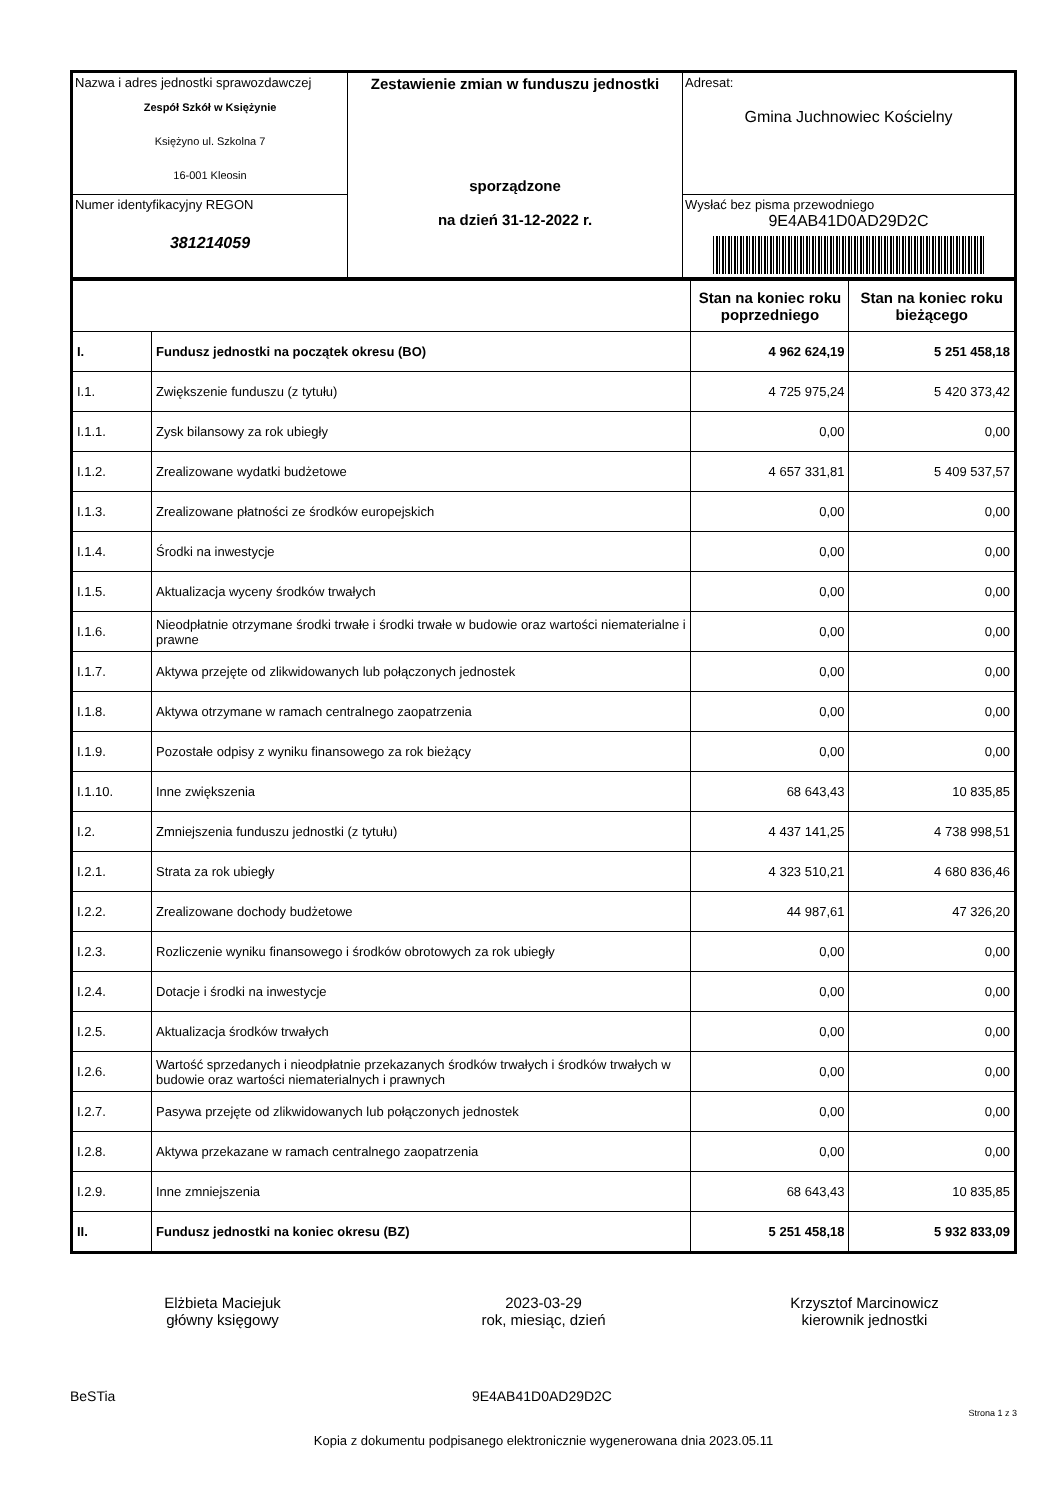| Nazwa i adres jednostki sprawozdawczej Zespół Szkół w Księżynie Księżyno ul. Szkolna 7 16-001 Kleosin | Zestawienie zmian w funduszu jednostki sporządzone na dzień 31-12-2022 r. | Adresat: Gmina Juchnowiec Kościelny |
| Numer identyfikacyjny REGON 381214059 | | Wysłać bez pisma przewodniego 9E4AB41D0AD29D2C |
| | | Stan na koniec roku poprzedniego | Stan na koniec roku bieżącego |
| I. | Fundusz jednostki na początek okresu (BO) | 4 962 624,19 | 5 251 458,18 |
| I.1. | Zwiększenie funduszu (z tytułu) | 4 725 975,24 | 5 420 373,42 |
| I.1.1. | Zysk bilansowy za rok ubiegły | 0,00 | 0,00 |
| I.1.2. | Zrealizowane wydatki budżetowe | 4 657 331,81 | 5 409 537,57 |
| I.1.3. | Zrealizowane płatności ze środków europejskich | 0,00 | 0,00 |
| I.1.4. | Środki na inwestycje | 0,00 | 0,00 |
| I.1.5. | Aktualizacja wyceny środków trwałych | 0,00 | 0,00 |
| I.1.6. | Nieodpłatnie otrzymane środki trwałe i środki trwałe w budowie oraz wartości niematerialne i prawne | 0,00 | 0,00 |
| I.1.7. | Aktywa przejęte od zlikwidowanych lub połączonych jednostek | 0,00 | 0,00 |
| I.1.8. | Aktywa otrzymane w ramach centralnego zaopatrzenia | 0,00 | 0,00 |
| I.1.9. | Pozostałe odpisy z wyniku finansowego za rok bieżący | 0,00 | 0,00 |
| I.1.10. | Inne zwiększenia | 68 643,43 | 10 835,85 |
| I.2. | Zmniejszenia funduszu jednostki (z tytułu) | 4 437 141,25 | 4 738 998,51 |
| I.2.1. | Strata za rok ubiegły | 4 323 510,21 | 4 680 836,46 |
| I.2.2. | Zrealizowane dochody budżetowe | 44 987,61 | 47 326,20 |
| I.2.3. | Rozliczenie wyniku finansowego i środków obrotowych za rok ubiegły | 0,00 | 0,00 |
| I.2.4. | Dotacje i środki na inwestycje | 0,00 | 0,00 |
| I.2.5. | Aktualizacja środków trwałych | 0,00 | 0,00 |
| I.2.6. | Wartość sprzedanych i nieodpłatnie przekazanych środków trwałych i środków trwałych w budowie oraz wartości niematerialnych i prawnych | 0,00 | 0,00 |
| I.2.7. | Pasywa przejęte od zlikwidowanych lub połączonych jednostek | 0,00 | 0,00 |
| I.2.8. | Aktywa przekazane w ramach centralnego zaopatrzenia | 0,00 | 0,00 |
| I.2.9. | Inne zmniejszenia | 68 643,43 | 10 835,85 |
| II. | Fundusz jednostki na koniec okresu (BZ) | 5 251 458,18 | 5 932 833,09 |
Elżbieta Maciejuk
główny księgowy
2023-03-29
rok, miesiąc, dzień
Krzysztof Marcinowicz
kierownik jednostki
BeSTia 9E4AB41D0AD29D2C Strona 1 z 3
Kopia z dokumentu podpisanego elektronicznie wygenerowana dnia 2023.05.11